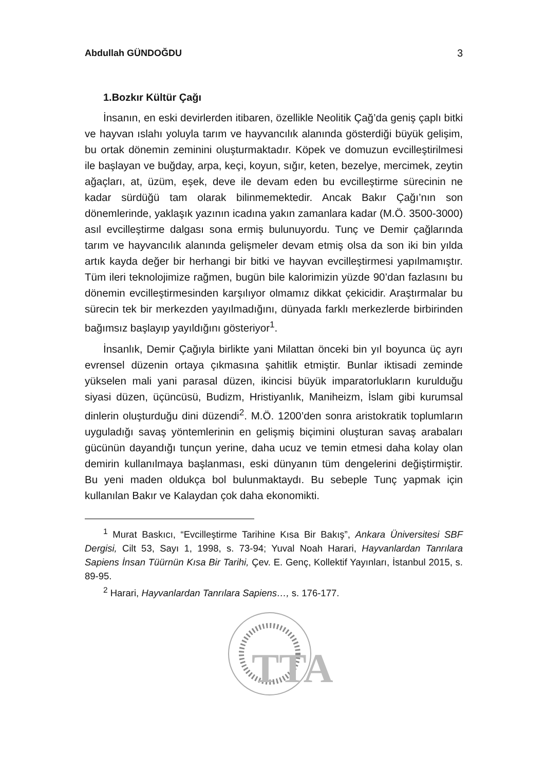Abdullah GÜNDOĞDU 3
1.Bozkır Kültür Çağı
İnsanın, en eski devirlerden itibaren, özellikle Neolitik Çağ’da geniş çaplı bitki ve hayvan ıslahı yoluyla tarım ve hayvancılık alanında gösterdiği büyük gelişim, bu ortak dönemin zeminini oluşturmaktadır. Köpek ve domuzun evcilleştirilmesi ile başlayan ve buğday, arpa, keçi, koyun, sığır, keten, bezelye, mercimek, zeytin ağaçları, at, üzüm, eşek, deve ile devam eden bu evcilleştirme sürecinin ne kadar sürdüğü tam olarak bilinmemektedir. Ancak Bakır Çağı’nın son dönemlerinde, yaklaşık yazının icadına yakın zamanlara kadar (M.Ö. 3500-3000) asıl evcilleştirme dalgası sona ermiş bulunuyordu. Tunç ve Demir çağlarında tarım ve hayvancılık alanında gelişmeler devam etmiş olsa da son iki bin yılda artık kayda değer bir herhangi bir bitki ve hayvan evcilleştirmesi yapılmamıştır. Tüm ileri teknolojimize rağmen, bugün bile kalorimizin yüzde 90’dan fazlasını bu dönemin evcilleştirmesinden karşılıyor olmamız dikkat çekicidir. Araştırmalar bu sürecin tek bir merkezden yayılmadığını, dünyada farklı merkezlerde birbirinden bağımsız başlayıp yayıldığını gösteriyor<sup>1</sup>.
İnsanlık, Demir Çağıyla birlikte yani Milattan önceki bin yıl boyunca üç ayrı evrensel düzenin ortaya çıkmasına şahitlik etmiştir. Bunlar iktisadi zeminde yükselen mali yani parasal düzen, ikincisi büyük imparatorlukların kurulduğu siyasi düzen, üçüncüsü, Budizm, Hristiyanlık, Maniheizm, İslam gibi kurumsal dinlerin oluşturduğu dini düzendi<sup>2</sup>. M.Ö. 1200’den sonra aristokratik toplumların uyguladığı savaş yöntemlerinin en gelişmiş biçimini oluşturan savaş arabaları gücünün dayandığı tunçun yerine, daha ucuz ve temin etmesi daha kolay olan demirin kullanılmaya başlanması, eski dünyanın tüm dengelerini değiştirmiştir. Bu yeni maden oldukça bol bulunmaktaydı. Bu sebeple Tunç yapmak için kullanılan Bakır ve Kalaydan çok daha ekonomikti.
<sup>1</sup> Murat Baskıcı, “Evcilleştirme Tarihine Kısa Bir Bakış”, Ankara Üniversitesi SBF Dergisi, Cilt 53, Sayı 1, 1998, s. 73-94; Yuval Noah Harari, Hayvanlardan Tanrılara Sapiens İnsan Tüürnün Kısa Bir Tarihi, Çev. E. Genç, Kollektif Yayınları, İstanbul 2015, s. 89-95.
<sup>2</sup> Harari, Hayvanlardan Tanrılara Sapiens…, s. 176-177.
TTA